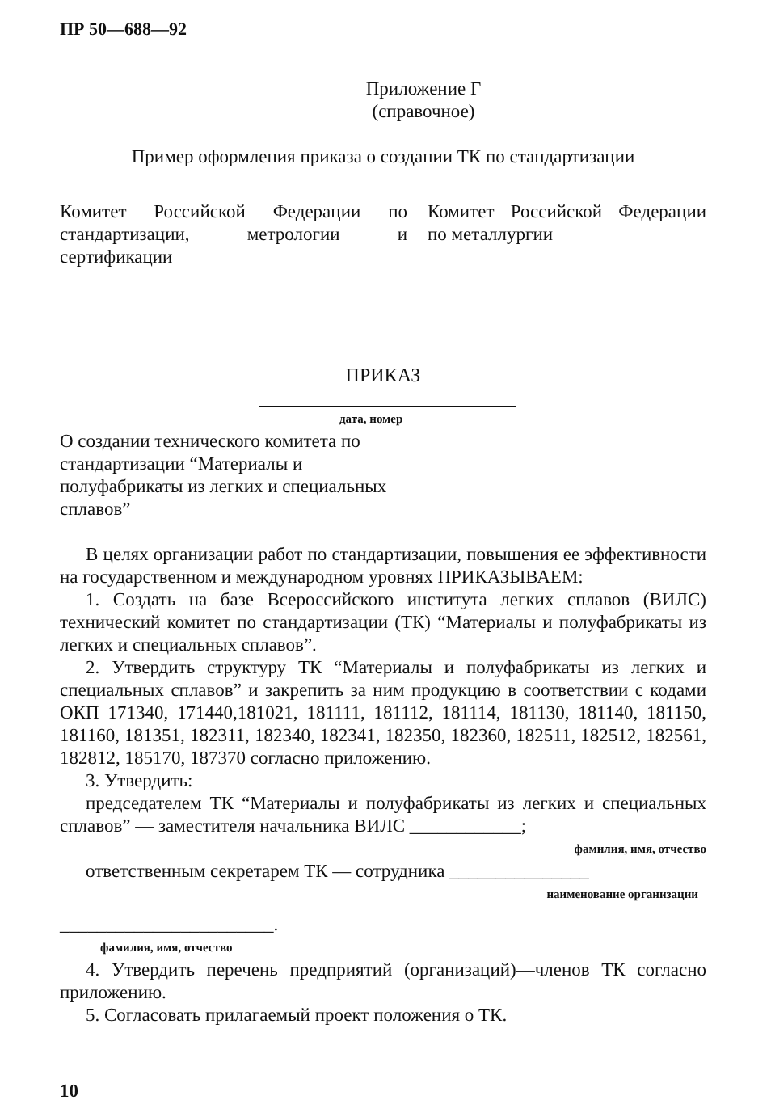ПР 50—688—92
Приложение Г
(справочное)
Пример оформления приказа о создании ТК по стандартизации
Комитет Российской Федерации по стандартизации, метрологии и сертификации
Комитет Российской Федерации по металлургии
ПРИКАЗ
дата, номер
О создании технического комитета по стандартизации “Материалы и полуфабрикаты из легких и специальных сплавов”
В целях организации работ по стандартизации, повышения ее эффективности на государственном и международном уровнях ПРИКАЗЫВАЕМ:
1. Создать на базе Всероссийского института легких сплавов (ВИЛС) технический комитет по стандартизации (ТК) “Материалы и полуфабрикаты из легких и специальных сплавов”.
2. Утвердить структуру ТК “Материалы и полуфабрикаты из легких и специальных сплавов” и закрепить за ним продукцию в соответствии с кодами ОКП 171340, 171440,181021, 181111, 181112, 181114, 181130, 181140, 181150, 181160, 181351, 182311, 182340, 182341, 182350, 182360, 182511, 182512, 182561, 182812, 185170, 187370 согласно приложению.
3. Утвердить:
председателем ТК “Материалы и полуфабрикаты из легких и специальных сплавов” — заместителя начальника ВИЛС ____________;
фамилия, имя, отчество
ответственным секретарем ТК — сотрудника _______________
наименование организации
_______________________.
фамилия, имя, отчество
4. Утвердить перечень предприятий (организаций)—членов ТК согласно приложению.
5. Согласовать прилагаемый проект положения о ТК.
10